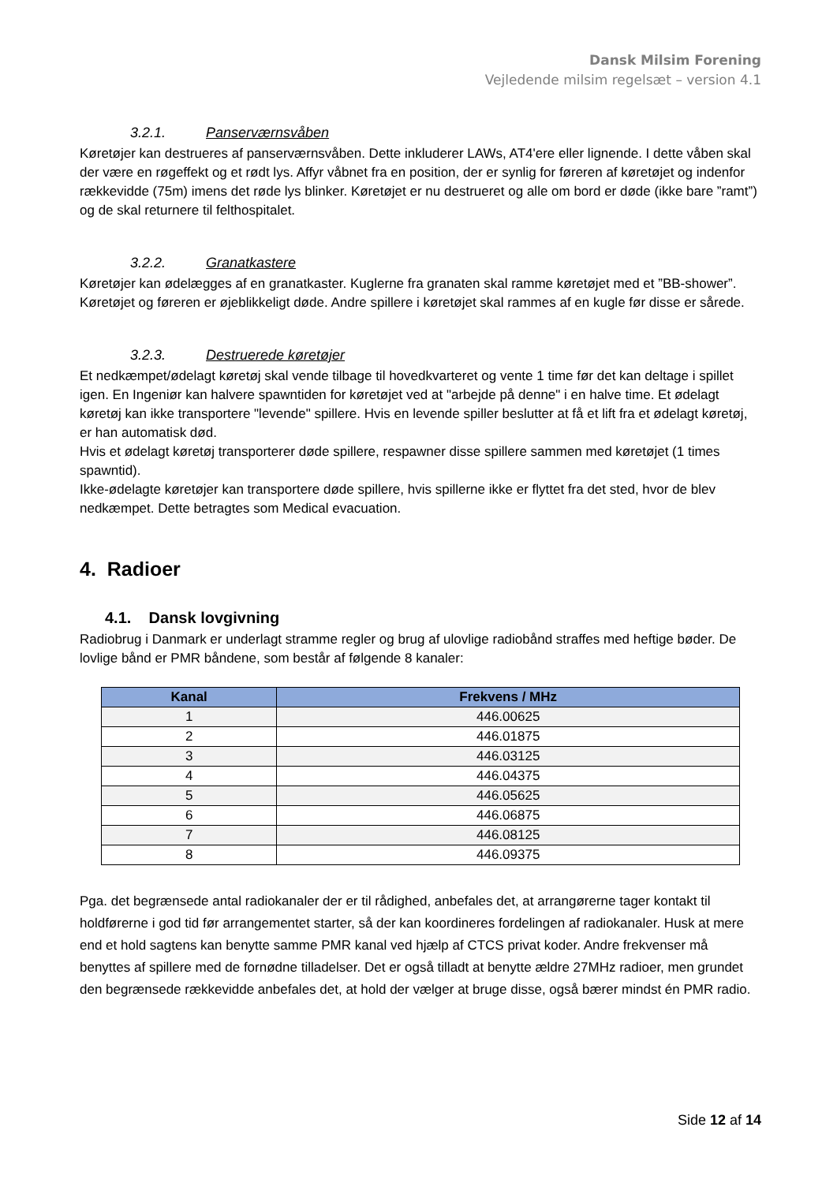Dansk Milsim Forening
Vejledende milsim regelsæt – version 4.1
3.2.1. Panserværnsvåben
Køretøjer kan destrueres af panserværnsvåben. Dette inkluderer LAWs, AT4'ere eller lignende. I dette våben skal der være en røgeffekt og et rødt lys. Affyr våbnet fra en position, der er synlig for føreren af køretøjet og indenfor rækkevidde (75m) imens det røde lys blinker. Køretøjet er nu destrueret og alle om bord er døde (ikke bare ”ramt”) og de skal returnere til felthospitalet.
3.2.2. Granatkastere
Køretøjer kan ødelægges af en granatkaster. Kuglerne fra granaten skal ramme køretøjet med et ”BB-shower”. Køretøjet og føreren er øjeblikkeligt døde. Andre spillere i køretøjet skal rammes af en kugle før disse er sårede.
3.2.3. Destruerede køretøjer
Et nedkæmpet/ødelagt køretøj skal vende tilbage til hovedkvarteret og vente 1 time før det kan deltage i spillet igen. En Ingeniør kan halvere spawntiden for køretøjet ved at "arbejde på denne" i en halve time. Et ødelagt køretøj kan ikke transportere "levende" spillere. Hvis en levende spiller beslutter at få et lift fra et ødelagt køretøj, er han automatisk død.
Hvis et ødelagt køretøj transporterer døde spillere, respawner disse spillere sammen med køretøjet (1 times spawntid).
Ikke-ødelagte køretøjer kan transportere døde spillere, hvis spillerne ikke er flyttet fra det sted, hvor de blev nedkæmpet. Dette betragtes som Medical evacuation.
4. Radioer
4.1. Dansk lovgivning
Radiobrug i Danmark er underlagt stramme regler og brug af ulovlige radiobånd straffes med heftige bøder. De lovlige bånd er PMR båndene, som består af følgende 8 kanaler:
| Kanal | Frekvens / MHz |
| --- | --- |
| 1 | 446.00625 |
| 2 | 446.01875 |
| 3 | 446.03125 |
| 4 | 446.04375 |
| 5 | 446.05625 |
| 6 | 446.06875 |
| 7 | 446.08125 |
| 8 | 446.09375 |
Pga. det begrænsede antal radiokanaler der er til rådighed, anbefales det, at arrangørerne tager kontakt til holdførerne i god tid før arrangementet starter, så der kan koordineres fordelingen af radiokanaler. Husk at mere end et hold sagtens kan benytte samme PMR kanal ved hjælp af CTCS privat koder. Andre frekvenser må benyttes af spillere med de fornødne tilladelser. Det er også tilladt at benytte ældre 27MHz radioer, men grundet den begrænsede rækkevidde anbefales det, at hold der vælger at bruge disse, også bærer mindst én PMR radio.
Side 12 af 14